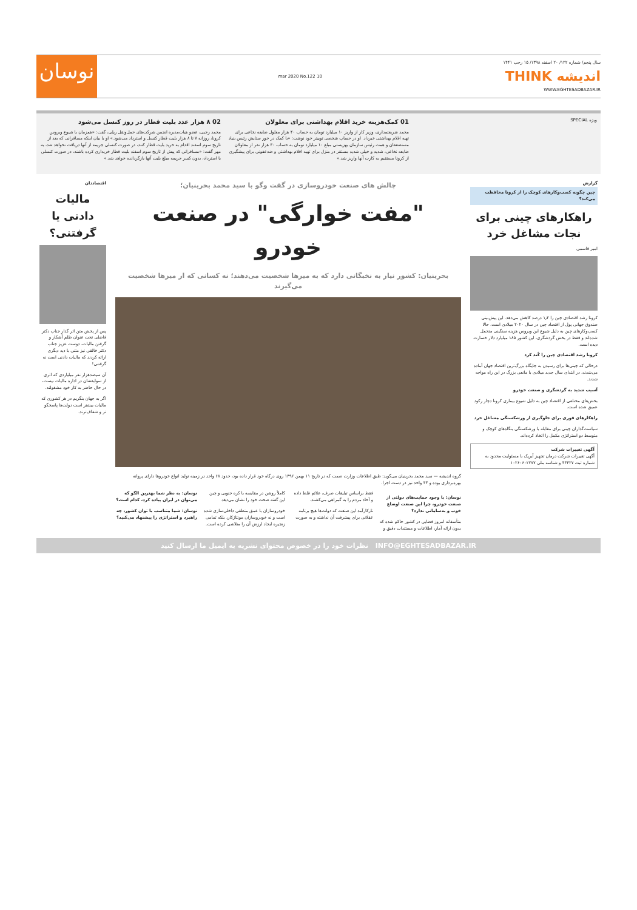سال پنجم/ شماره ۱۲۲/ ۲۰ اسفند ۱۳۹۸/ ۱۵ رجب ۱۴۴۱
اندیشه THINK
WWW.EGHTESADBAZAR.IR
10 mar 2020 No.122
نوسان
ویژه SPECIAL
01 کمک‌هزینه خرید اقلام بهداشتی برای معلولان
محمد شریعتمداری، وزیر کار از واریز ۱۰ میلیارد تومان به حساب ۴۰ هزار معلول ضایعه نخاعی برای تهیه اقلام بهداشتی خبرداد. او در حساب شخصی توییتر خود نوشت: «با کمک در خور ستایش رئیس بنیاد مستضعفان و همت رئیس سازمان بهزیستی مبلغ ۱۰ میلیارد تومان به حساب ۴۰ هزار نفر از معلولان ضایعه نخاعی، شدید و خیلی شدید مستقر در منزل برای تهیه اقلام بهداشتی و ضدعفونی برای پیشگیری از کرونا مستقیم به کارت آنها واریز شد.»
02 ۸ هزار عدد بلیت قطار در روز کنسل می‌شود
محمد رجبی، عضو هیات‌مدیره انجمن شرکت‌های حمل‌ونقل ریلی، گفت: «همزمان با شیوع ویروس کرونا، روزانه ۷ تا ۸ هزار بلیت قطار کنسل و استرداد می‌شود.» او با بیان اینکه مسافرانی که بعد از تاریخ سوم اسفند اقدام به خرید بلیت قطار کنند، در صورت کنسلی جریمه از آنها دریافت نخواهد شد، به مهر گفت: «مسافرانی که پیش از تاریخ سوم اسفند بلیت قطار خریداری کرده باشند، در صورت کنسلی یا استرداد، بدون کسر جریمه مبلغ بلیت آنها بازگردانده خواهد شد.»
گزارش
چین چگونه کسب‌وکارهای کوچک را از کرونا محافظت می‌کند؟
راهکارهای چینی برای نجات مشاغل خرد
امیر قاسمی
کرونا رشد اقتصادی چین را ۱٫۲ درصد کاهش می‌دهد. این پیش‌بینی صندوق جهانی پول از اقتصاد چین در سال ۲۰۲۰ میلادی است. حالا کسب‌وکارهای چین به دلیل شیوع این ویروس هزینه سنگینی متحمل شده‌اند و فقط در بخش گردشگری، این کشور ۱۸۵ میلیارد دلار خسارت دیده است.
کرونا رشد اقتصادی چین را کُند کرد
درحالی که چینی‌ها برای رسیدن به جایگاه بزرگ‌ترین اقتصاد جهان آماده می‌شدند، در ابتدای سال جدید میلادی با مانعی بزرگ در این راه مواجه شدند.
آسیب شدید به گردشگری و صنعت خودرو
بخش‌های مختلفی از اقتصاد چین به دلیل شیوع بیماری کرونا دچار رکود عمیق شده است.
راهکارهای فوری برای جلوگیری از ورشکستگی مشاغل خرد
سیاست‌گذاران چینی برای مقابله با ورشکستگی بنگاه‌های کوچک و متوسط دو استراتژی مکمل را اتخاذ کرده‌اند.
آگهی تغییرات شرکت
آگهی تغییرات شرکت درمان تجهیز آیریک با مسئولیت محدود به شماره ثبت ۴۴۴۲۷ و شناسه ملی ۱۰۲۶۰۶۰۲۲۷۷
چالش های صنعت خودروسازی در گفت وگو با سید محمد بحرینیان؛
"مفت خوارگی" در صنعت خودرو
بحرینیان: کشور نیاز به نخبگانی دارد که به میزها شخصیت می‌دهند؛ نه کسانی که از میزها شخصیت می‌گیرند
گروه اندیشه — سید محمد بحرینیان می‌گوید: طبق اطلاعات وزارت صمت که در تاریخ ۱۱ بهمن ۱۳۹۶ روی درگاه خود قرار داده بود، حدود ۶۸ واحد در زمینه تولید انواع خودروها دارای پروانه بهره‌برداری بوده و ۴۳ واحد نیز در دست اجرا.
نوسان: با وجود حمایت‌های دولتی از صنعت خودرو، چرا این صنعت اوضاع خوب و به‌سامانی ندارد؟
متأسفانه امروز فضایی در کشور حاکم شده که بدون ارائه آمار، اطلاعات و مستندات دقیق و فقط براساس تبلیغات صرف، علائم غلط داده و آحاد مردم را به گمراهی می‌کشند.
نارکارآمد این صنعت که دولت‌ها هیچ برنامه عقلانی برای پیشرفت آن نداشته و به صورت کاملاً روشن در مقایسه با کره جنوبی و چین این گفته صحت خود را نشان می‌دهد.
خودروسازان با عمق منطقی داخلی‌سازی شده است و نه خودروسازان مونتاژکار، بلکه تمامی زنجیره ایجاد ارزش آن را متلاشی کرده است.
نوسان: به نظر شما بهترین الگو که می‌توان در ایران پیاده کرد، کدام است؟
نوسان: شما متناسب با توان کشور، چه راهبرد و استراتژی را پیشنهاد می‌کنید؟
اقتصاددان
مالیات دادنی یا گرفتنی؟
پس از پخش متن اثر گذار جناب دکتر فاضلی تحت عنوان ظلم آشکار و گرفتن مالیات، دوست عزیز جناب دکتر خالقی نیز متنی با دید دیگری ارائه کردند که مالیات دادنی است نه گرفتنی!
آن سیصدهزار نفر میلیاردی که اثری از سوابقشان در اداره مالیات نیست، در حال حاضر به کار خود مشغولند.
اگر به جهان بنگریم در هر کشوری که مالیات بیشتر است دولت‌ها پاسخگو تر و شفاف‌ترند.
INFO@EGHTESADBAZAR.IR نظرات خود را در خصوص محتوای نشریه به ایمیل ما ارسال کنید